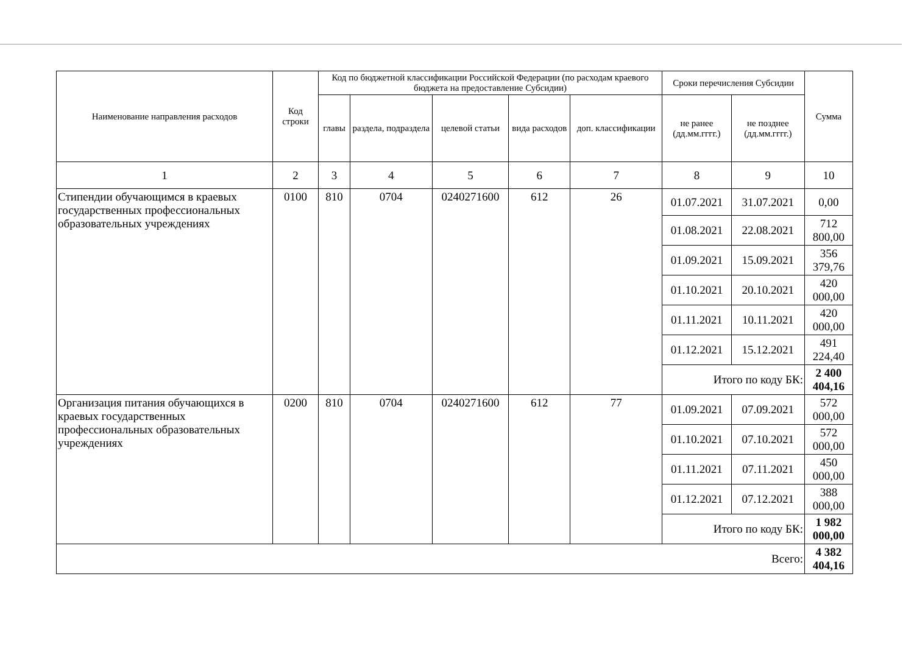| Наименование направления расходов | Код строки | Код по бюджетной классификации Российской Федерации (по расходам краевого бюджета на предоставление Субсидии) | | | | | Сроки перечисления Субсидии | | Сумма |
| --- | --- | --- | --- | --- | --- | --- | --- | --- | --- |
| | | главы | раздела, подраздела | целевой статьи | вида расходов | доп. классификации | не ранее (дд.мм.гггг.) | не позднее (дд.мм.гггг.) | |
| 1 | 2 | 3 | 4 | 5 | 6 | 7 | 8 | 9 | 10 |
| Стипендии обучающимся в краевых государственных профессиональных образовательных учреждениях | 0100 | 810 | 0704 | 0240271600 | 612 | 26 | 01.07.2021 | 31.07.2021 | 0,00 |
| | | | | | | | 01.08.2021 | 22.08.2021 | 712 800,00 |
| | | | | | | | 01.09.2021 | 15.09.2021 | 356 379,76 |
| | | | | | | | 01.10.2021 | 20.10.2021 | 420 000,00 |
| | | | | | | | 01.11.2021 | 10.11.2021 | 420 000,00 |
| | | | | | | | 01.12.2021 | 15.12.2021 | 491 224,40 |
| | | | | | | | Итого по коду БК: | | 2 400 404,16 |
| Организация питания обучающихся в краевых государственных профессиональных образовательных учреждениях | 0200 | 810 | 0704 | 0240271600 | 612 | 77 | 01.09.2021 | 07.09.2021 | 572 000,00 |
| | | | | | | | 01.10.2021 | 07.10.2021 | 572 000,00 |
| | | | | | | | 01.11.2021 | 07.11.2021 | 450 000,00 |
| | | | | | | | 01.12.2021 | 07.12.2021 | 388 000,00 |
| | | | | | | | Итого по коду БК: | | 1 982 000,00 |
| Всего: | | | | | | | | | 4 382 404,16 |